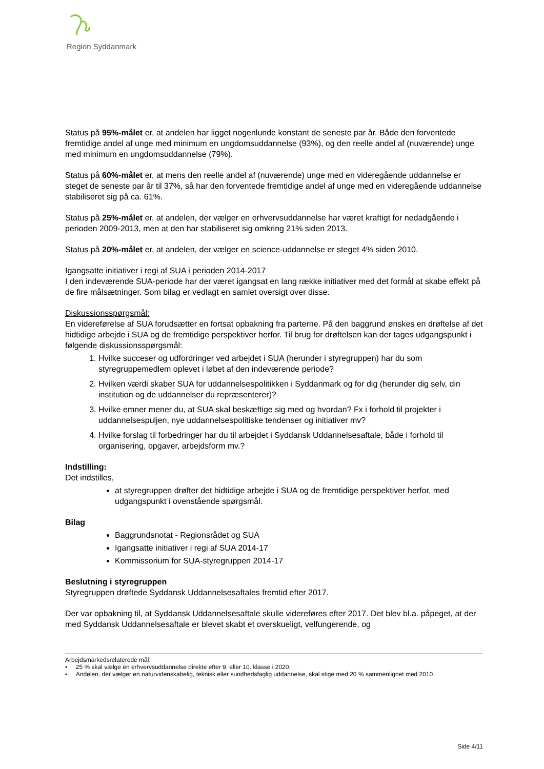Region Syddanmark
Status på 95%-målet er, at andelen har ligget nogenlunde konstant de seneste par år. Både den forventede fremtidige andel af unge med minimum en ungdomsuddannelse (93%), og den reelle andel af (nuværende) unge med minimum en ungdomsuddannelse (79%).
Status på 60%-målet er, at mens den reelle andel af (nuværende) unge med en videregående uddannelse er steget de seneste par år til 37%, så har den forventede fremtidige andel af unge med en videregående uddannelse stabiliseret sig på ca. 61%.
Status på 25%-målet er, at andelen, der vælger en erhvervsuddannelse har været kraftigt for nedadgående i perioden 2009-2013, men at den har stabiliseret sig omkring 21% siden 2013.
Status på 20%-målet er, at andelen, der vælger en science-uddannelse er steget 4% siden 2010.
Igangsatte initiativer i regi af SUA i perioden 2014-2017
I den indeværende SUA-periode har der været igangsat en lang række initiativer med det formål at skabe effekt på de fire målsætninger. Som bilag er vedlagt en samlet oversigt over disse.
Diskussionsspørgsmål:
En videreførelse af SUA forudsætter en fortsat opbakning fra parterne. På den baggrund ønskes en drøftelse af det hidtidige arbejde i SUA og de fremtidige perspektiver herfor. Til brug for drøftelsen kan der tages udgangspunkt i følgende diskussionsspørgsmål:
1. Hvilke succeser og udfordringer ved arbejdet i SUA (herunder i styregruppen) har du som styregruppemedlem oplevet i løbet af den indeværende periode?
2. Hvilken værdi skaber SUA for uddannelsespolitikken i Syddanmark og for dig (herunder dig selv, din institution og de uddannelser du repræsenterer)?
3. Hvilke emner mener du, at SUA skal beskæftige sig med og hvordan? Fx i forhold til projekter i uddannelsespuljen, nye uddannelsespolitiske tendenser og initiativer mv?
4. Hvilke forslag til forbedringer har du til arbejdet i Syddansk Uddannelsesaftale, både i forhold til organisering, opgaver, arbejdsform mv.?
Indstilling:
Det indstilles,
at styregruppen drøfter det hidtidige arbejde i SUA og de fremtidige perspektiver herfor, med udgangspunkt i ovenstående spørgsmål.
Bilag
Baggrundsnotat - Regionsrådet og SUA
Igangsatte initiativer i regi af SUA 2014-17
Kommissorium for SUA-styregruppen 2014-17
Beslutning i styregruppen
Styregruppen drøftede Syddansk Uddannelsesaftales fremtid efter 2017.
Der var opbakning til, at Syddansk Uddannelsesaftale skulle videreføres efter 2017. Det blev bl.a. påpeget, at der med Syddansk Uddannelsesaftale er blevet skabt et overskueligt, velfungerende, og
Arbejdsmarkedsrelaterede mål:
• 25 % skal vælge en erhvervsuddannelse direkte efter 9. eller 10. klasse i 2020.
• Andelen, der vælger en naturvidenskabelig, teknisk eller sundhedsfaglig uddannelse, skal stige med 20 % sammenlignet med 2010.
Side 4/11